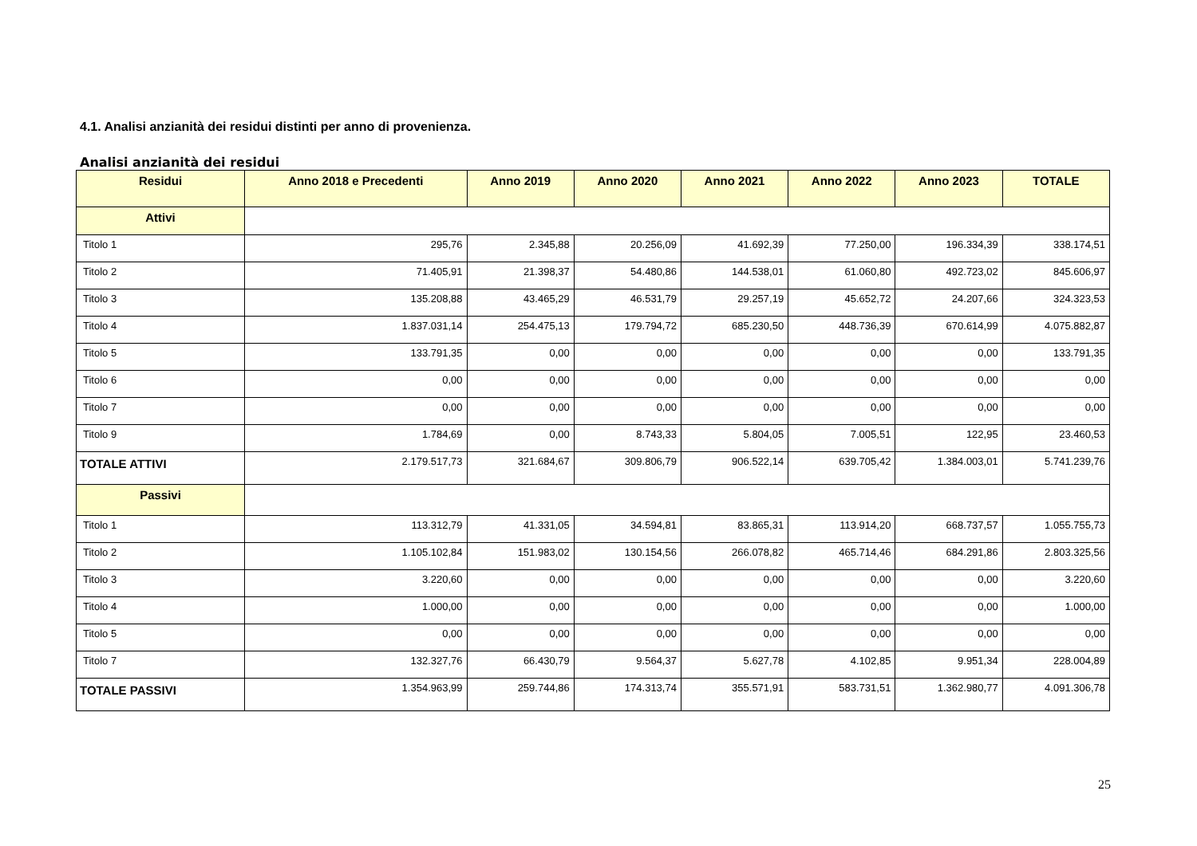4.1. Analisi anzianità dei residui distinti per anno di provenienza.
Analisi anzianità dei residui
| Residui | Anno 2018 e Precedenti | Anno 2019 | Anno 2020 | Anno 2021 | Anno 2022 | Anno 2023 | TOTALE |
| --- | --- | --- | --- | --- | --- | --- | --- |
| Attivi | | | | | | | |
| Titolo 1 | 295,76 | 2.345,88 | 20.256,09 | 41.692,39 | 77.250,00 | 196.334,39 | 338.174,51 |
| Titolo 2 | 71.405,91 | 21.398,37 | 54.480,86 | 144.538,01 | 61.060,80 | 492.723,02 | 845.606,97 |
| Titolo 3 | 135.208,88 | 43.465,29 | 46.531,79 | 29.257,19 | 45.652,72 | 24.207,66 | 324.323,53 |
| Titolo 4 | 1.837.031,14 | 254.475,13 | 179.794,72 | 685.230,50 | 448.736,39 | 670.614,99 | 4.075.882,87 |
| Titolo 5 | 133.791,35 | 0,00 | 0,00 | 0,00 | 0,00 | 0,00 | 133.791,35 |
| Titolo 6 | 0,00 | 0,00 | 0,00 | 0,00 | 0,00 | 0,00 | 0,00 |
| Titolo 7 | 0,00 | 0,00 | 0,00 | 0,00 | 0,00 | 0,00 | 0,00 |
| Titolo 9 | 1.784,69 | 0,00 | 8.743,33 | 5.804,05 | 7.005,51 | 122,95 | 23.460,53 |
| TOTALE ATTIVI | 2.179.517,73 | 321.684,67 | 309.806,79 | 906.522,14 | 639.705,42 | 1.384.003,01 | 5.741.239,76 |
| Passivi | | | | | | | |
| Titolo 1 | 113.312,79 | 41.331,05 | 34.594,81 | 83.865,31 | 113.914,20 | 668.737,57 | 1.055.755,73 |
| Titolo 2 | 1.105.102,84 | 151.983,02 | 130.154,56 | 266.078,82 | 465.714,46 | 684.291,86 | 2.803.325,56 |
| Titolo 3 | 3.220,60 | 0,00 | 0,00 | 0,00 | 0,00 | 0,00 | 3.220,60 |
| Titolo 4 | 1.000,00 | 0,00 | 0,00 | 0,00 | 0,00 | 0,00 | 1.000,00 |
| Titolo 5 | 0,00 | 0,00 | 0,00 | 0,00 | 0,00 | 0,00 | 0,00 |
| Titolo 7 | 132.327,76 | 66.430,79 | 9.564,37 | 5.627,78 | 4.102,85 | 9.951,34 | 228.004,89 |
| TOTALE PASSIVI | 1.354.963,99 | 259.744,86 | 174.313,74 | 355.571,91 | 583.731,51 | 1.362.980,77 | 4.091.306,78 |
25